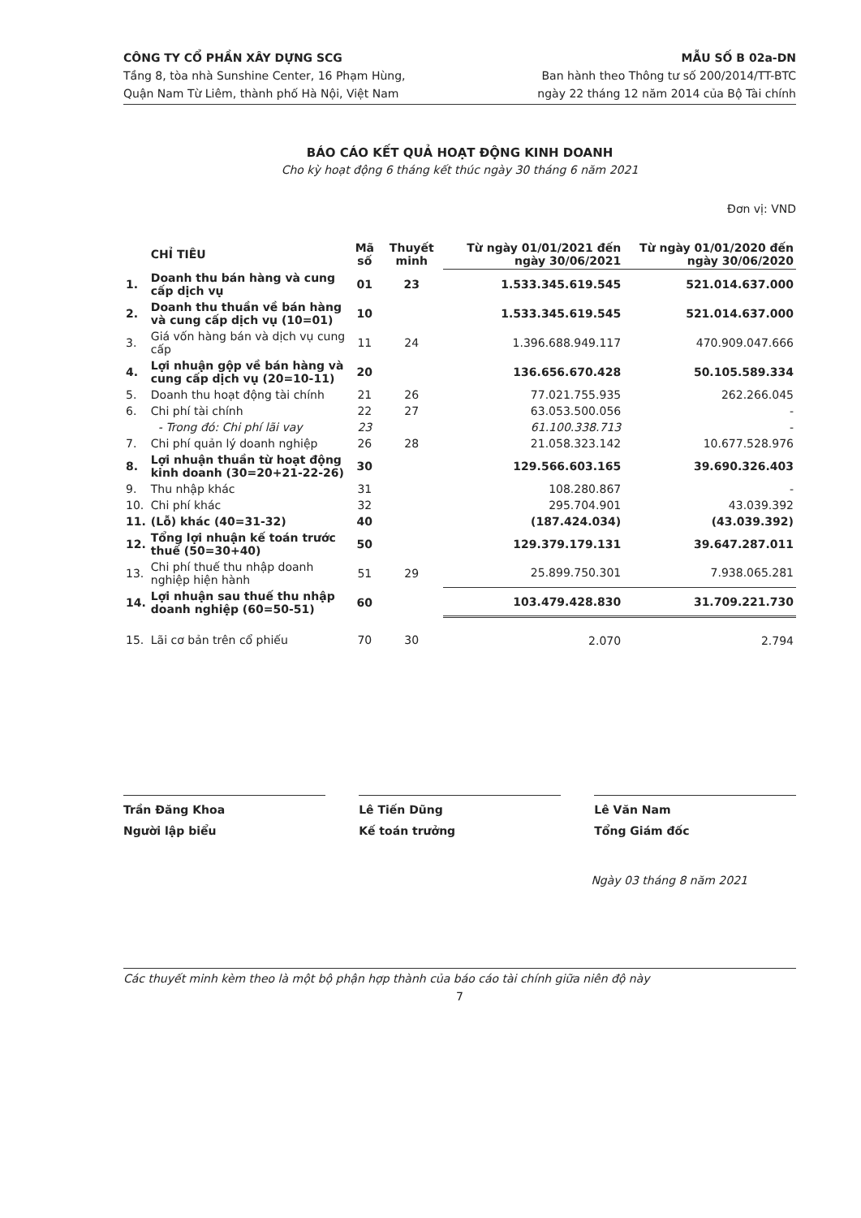CÔNG TY CỔ PHẦN XÂY DỰNG SCG
Tầng 8, tòa nhà Sunshine Center, 16 Phạm Hùng,
Quận Nam Từ Liêm, thành phố Hà Nội, Việt Nam
MẪU SỐ B 02a-DN
Ban hành theo Thông tư số 200/2014/TT-BTC
ngày 22 tháng 12 năm 2014 của Bộ Tài chính
BÁO CÁO KẾT QUẢ HOẠT ĐỘNG KINH DOANH
Cho kỳ hoạt động 6 tháng kết thúc ngày 30 tháng 6 năm 2021
Đơn vị: VND
| | CHỈ TIÊU | Mã số | Thuyết minh | Từ ngày 01/01/2021 đến ngày 30/06/2021 | Từ ngày 01/01/2020 đến ngày 30/06/2020 |
| --- | --- | --- | --- | --- | --- |
| 1. | Doanh thu bán hàng và cung cấp dịch vụ | 01 | 23 | 1.533.345.619.545 | 521.014.637.000 |
| 2. | Doanh thu thuần về bán hàng và cung cấp dịch vụ (10=01) | 10 | | 1.533.345.619.545 | 521.014.637.000 |
| 3. | Giá vốn hàng bán và dịch vụ cung cấp | 11 | 24 | 1.396.688.949.117 | 470.909.047.666 |
| 4. | Lợi nhuận gộp về bán hàng và cung cấp dịch vụ (20=10-11) | 20 | | 136.656.670.428 | 50.105.589.334 |
| 5. | Doanh thu hoạt động tài chính | 21 | 26 | 77.021.755.935 | 262.266.045 |
| 6. | Chi phí tài chính | 22 | 27 | 63.053.500.056 | - |
| | - Trong đó: Chi phí lãi vay | 23 | | 61.100.338.713 | - |
| 7. | Chi phí quản lý doanh nghiệp | 26 | 28 | 21.058.323.142 | 10.677.528.976 |
| 8. | Lợi nhuận thuần từ hoạt động kinh doanh (30=20+21-22-26) | 30 | | 129.566.603.165 | 39.690.326.403 |
| 9. | Thu nhập khác | 31 | | 108.280.867 | - |
| 10. | Chi phí khác | 32 | | 295.704.901 | 43.039.392 |
| 11. | (Lỗ) khác (40=31-32) | 40 | | (187.424.034) | (43.039.392) |
| 12. | Tổng lợi nhuận kế toán trước thuế (50=30+40) | 50 | | 129.379.179.131 | 39.647.287.011 |
| 13. | Chi phí thuế thu nhập doanh nghiệp hiện hành | 51 | 29 | 25.899.750.301 | 7.938.065.281 |
| 14. | Lợi nhuận sau thuế thu nhập doanh nghiệp (60=50-51) | 60 | | 103.479.428.830 | 31.709.221.730 |
| 15. | Lãi cơ bản trên cổ phiếu | 70 | 30 | 2.070 | 2.794 |
Trần Đăng Khoa
Người lập biểu
Lê Tiến Dũng
Kế toán trưởng
Lê Văn Nam
Tổng Giám đốc
Ngày 03 tháng 8 năm 2021
Các thuyết minh kèm theo là một bộ phận hợp thành của báo cáo tài chính giữa niên độ này
7